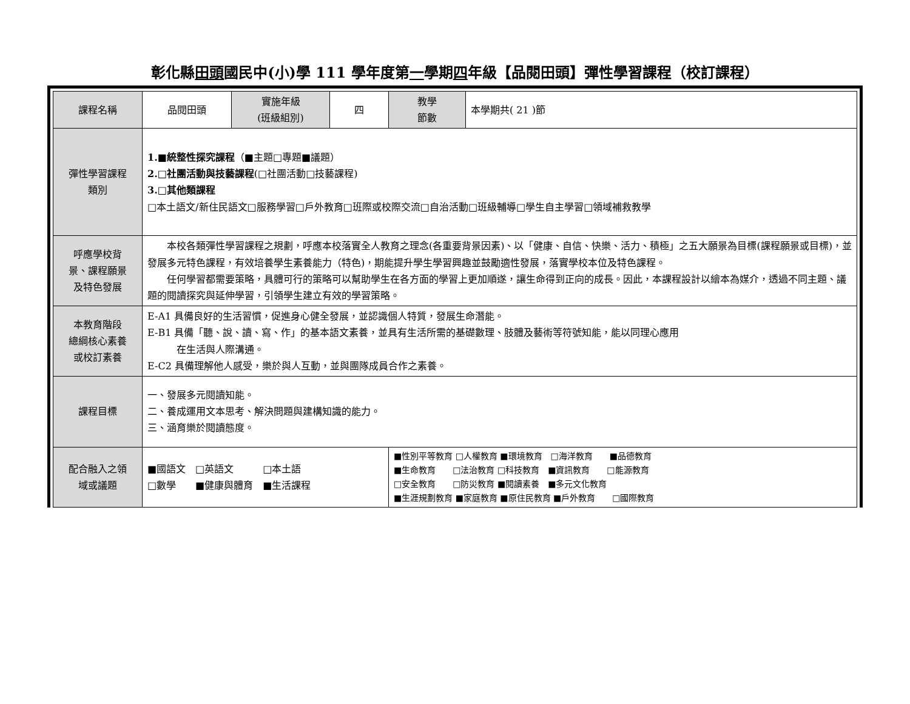彰化縣田頭國民中(小)學 111 學年度第一學期四年級【品閱田頭】彈性學習課程（校訂課程）
| 課程名稱 | 品閱田頭 | 實施年級 (班級組別) | 四 | 教學 節數 | 本學期共( 21 )節 |
| 彈性學習課程 類別 | 1.■統整性探究課程 （■主題□專題■議題） 2.□社團活動與技藝課程 (□社團活動□技藝課程) 3.□其他類課程 □本土語文/新住民語文□服務學習□戶外教育□班際或校際交流□自治活動□班級輔導□學生自主學習□領域補救教學 | | | | |
| 呼應學校背 景、課程願景 及特色發展 | 本校各類彈性學習課程之規劃，呼應本校落實全人教育之理念(各重要背景因素)、以「健康、自信、快樂、活力、積極」之五大願景為目標(課程願景或目標)，並發展多元特色課程，有效培養學生素養能力（特色)，期能提升學生學習興趣並鼓勵適性發展，落實學校本位及特色課程。 任何學習都需要策略，具體可行的策略可以幫助學生在各方面的學習上更加順遂，讓生命得到正向的成長。因此，本課程設計以繪本為媒介，透過不同主題、議題的閱讀探究與延伸學習，引領學生建立有效的學習策略。 | | | | |
| 本教育階段 總綱核心素養 或校訂素養 | E-A1 具備良好的生活習慣，促進身心健全發展，並認識個人特質，發展生命潛能。 E-B1 具備「聽、說、讀、寫、作」的基本語文素養，並具有生活所需的基礎數理、肢體及藝術等符號知能，能以同理心應用 在生活與人際溝通。 E-C2 具備理解他人感受，樂於與人互動，並與團隊成員合作之素養。 | | | | |
| 課程目標 | 一、發展多元閱讀知能。 二、養成運用文本思考、解決問題與建構知識的能力。 三、涵育樂於閱讀態度。 | | | | |
| 配合融入之領 域或議題 | ■國語文 □英語文 □本土語 □數學 ■健康與體育 ■生活課程 | | | ■性別平等教育 □人權教育 ■環境教育 □海洋教育 ■品德教育 ■生命教育 □法治教育 □科技教育 ■資訊教育 □能源教育 □安全教育 □防災教育 ■閱讀素養 ■多元文化教育 ■生涯規劃教育 ■家庭教育 ■原住民教育 ■戶外教育 □國際教育 | |